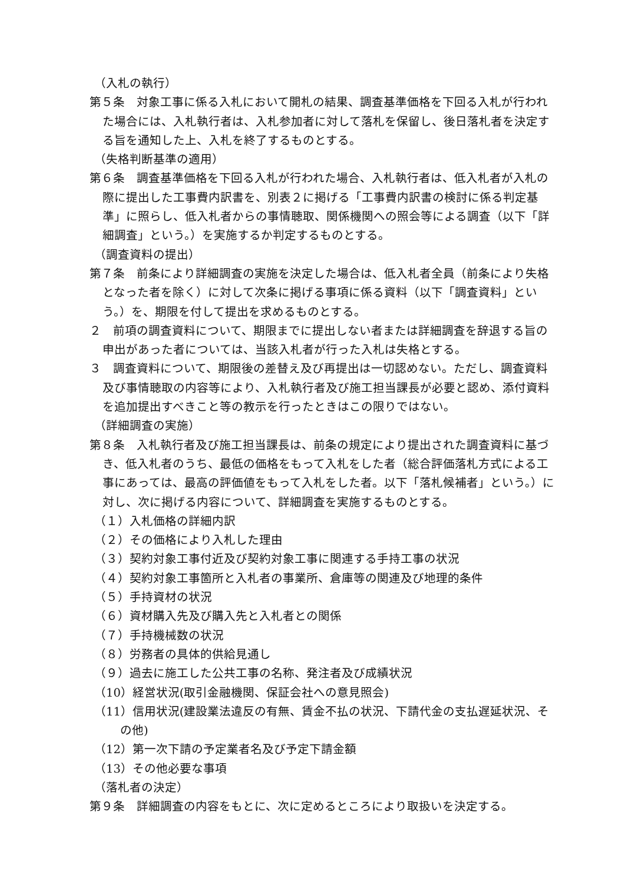（入札の執行）
第５条　対象工事に係る入札において開札の結果、調査基準価格を下回る入札が行われた場合には、入札執行者は、入札参加者に対して落札を保留し、後日落札者を決定する旨を通知した上、入札を終了するものとする。
（失格判断基準の適用）
第６条　調査基準価格を下回る入札が行われた場合、入札執行者は、低入札者が入札の際に提出した工事費内訳書を、別表２に掲げる「工事費内訳書の検討に係る判定基準」に照らし、低入札者からの事情聴取、関係機関への照会等による調査（以下「詳細調査」という。）を実施するか判定するものとする。
（調査資料の提出）
第７条　前条により詳細調査の実施を決定した場合は、低入札者全員（前条により失格となった者を除く）に対して次条に掲げる事項に係る資料（以下「調査資料」という。）を、期限を付して提出を求めるものとする。
２　前項の調査資料について、期限までに提出しない者または詳細調査を辞退する旨の申出があった者については、当該入札者が行った入札は失格とする。
３　調査資料について、期限後の差替え及び再提出は一切認めない。ただし、調査資料及び事情聴取の内容等により、入札執行者及び施工担当課長が必要と認め、添付資料を追加提出すべきこと等の教示を行ったときはこの限りではない。
（詳細調査の実施）
第８条　入札執行者及び施工担当課長は、前条の規定により提出された調査資料に基づき、低入札者のうち、最低の価格をもって入札をした者（総合評価落札方式による工事にあっては、最高の評価値をもって入札をした者。以下「落札候補者」という。）に対し、次に掲げる内容について、詳細調査を実施するものとする。
（１）入札価格の詳細内訳
（２）その価格により入札した理由
（３）契約対象工事付近及び契約対象工事に関連する手持工事の状況
（４）契約対象工事箇所と入札者の事業所、倉庫等の関連及び地理的条件
（５）手持資材の状況
（６）資材購入先及び購入先と入札者との関係
（７）手持機械数の状況
（８）労務者の具体的供給見通し
（９）過去に施工した公共工事の名称、発注者及び成績状況
（10）経営状況(取引金融機関、保証会社への意見照会)
（11）信用状況(建設業法違反の有無、賃金不払の状況、下請代金の支払遅延状況、その他)
（12）第一次下請の予定業者名及び予定下請金額
（13）その他必要な事項
（落札者の決定）
第９条　詳細調査の内容をもとに、次に定めるところにより取扱いを決定する。